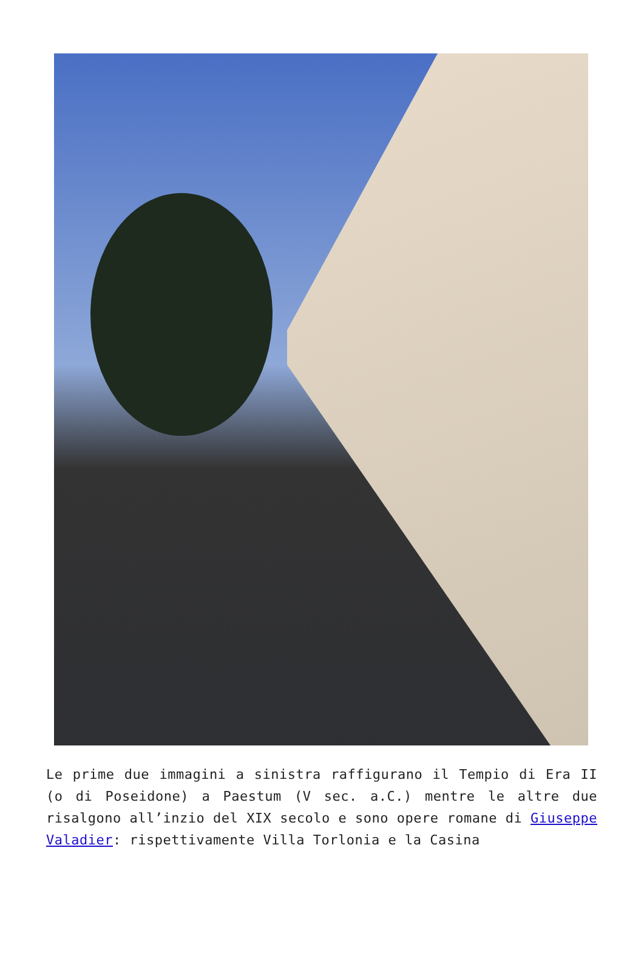Le prime due immagini a sinistra raffigurano il Tempio di Era II (o di Poseidone) a Paestum (V sec. a.C.) mentre le altre due risalgono all’inzio del XIX secolo e sono opere romane di Giuseppe Valadier: rispettivamente Villa Torlonia e la Casina